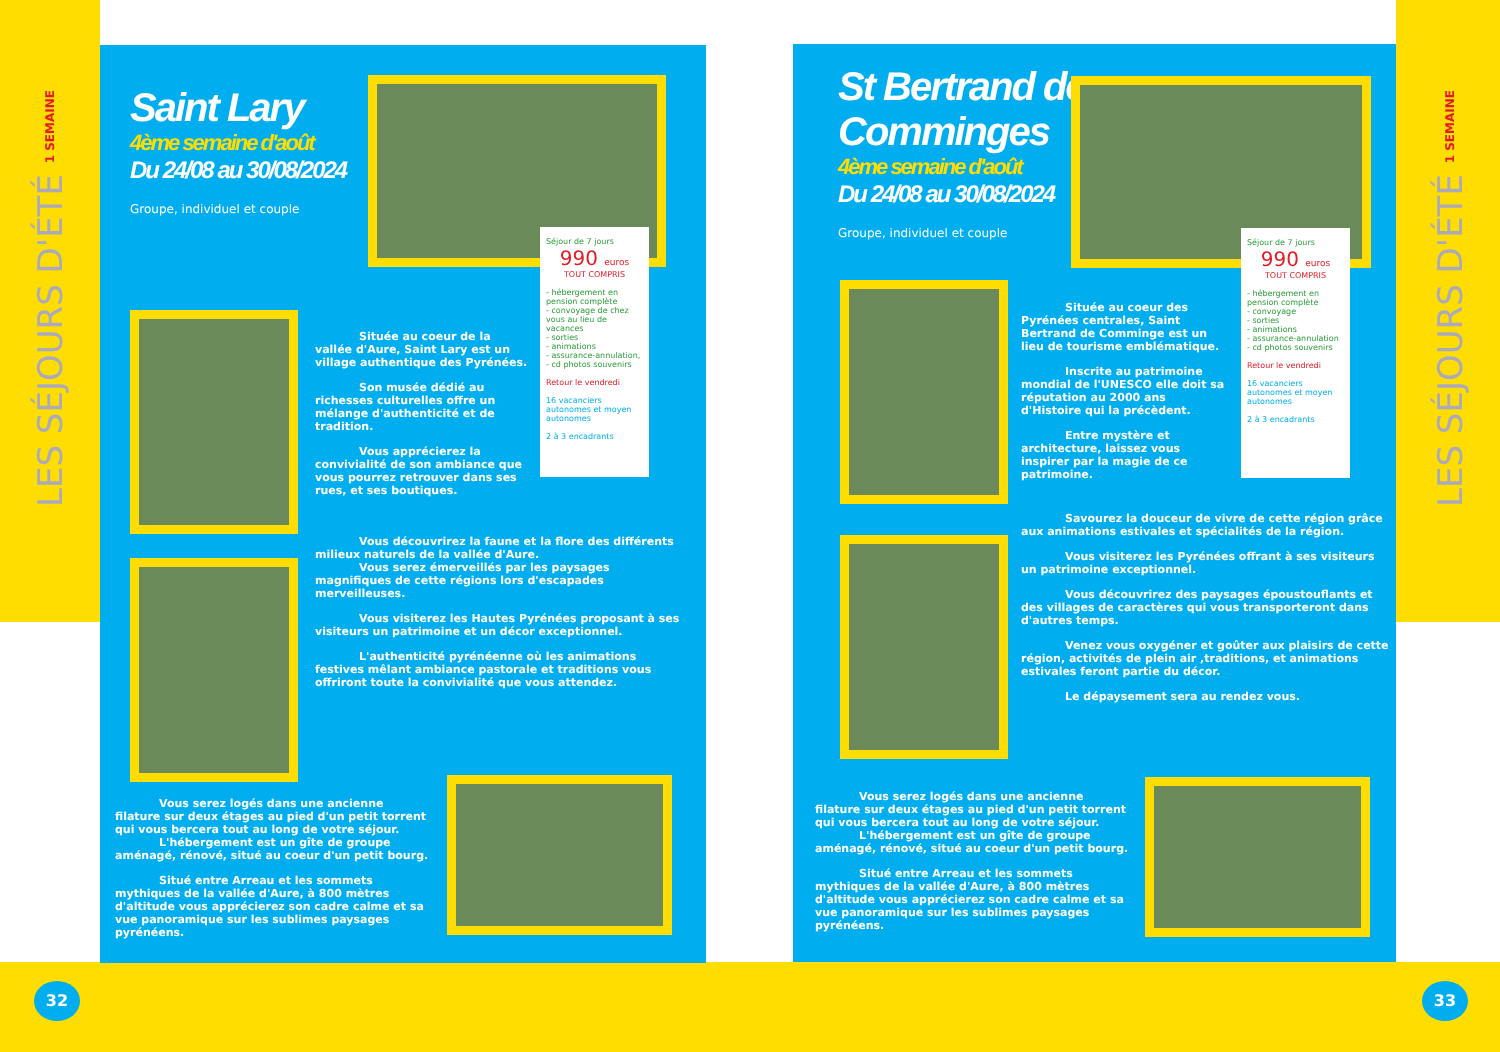LES SÉJOURS D'ÉTÉ 1 SEMAINE
LES SÉJOURS D'ÉTÉ 1 SEMAINE
Saint Lary
4ème semaine d'août
Du 24/08 au 30/08/2024
Groupe, individuel et couple
Séjour de 7 jours
990 euros
TOUT COMPRIS
- hébergement en pension complète
- convoyage de chez vous au lieu de vacances
- sorties
- animations
- assurance-annulation,
- cd photos souvenirs
Retour le vendredi
16 vacanciers autonomes et moyen autonomes
2 à 3 encadrants
Située au coeur de la vallée d'Aure, Saint Lary est un village authentique des Pyrénées.
Son musée dédié au richesses culturelles offre un mélange d'authenticité et de tradition.
Vous apprécierez la convivialité de son ambiance que vous pourrez retrouver dans ses rues, et ses boutiques.
Vous découvrirez la faune et la flore des différents milieux naturels de la vallée d'Aure.
Vous serez émerveillés par les paysages magnifiques de cette régions lors d'escapades merveilleuses.
Vous visiterez les Hautes Pyrénées proposant à ses visiteurs un patrimoine et un décor exceptionnel.
L'authenticité pyrénéenne où les animations festives mêlant ambiance pastorale et traditions vous offriront toute la convivialité que vous attendez.
Vous serez logés dans une ancienne filature sur deux étages au pied d'un petit torrent qui vous bercera tout au long de votre séjour.
L'hébergement est un gîte de groupe aménagé, rénové, situé au coeur d'un petit bourg.
Situé entre Arreau et les sommets mythiques de la vallée d'Aure, à 800 mètres d'altitude vous apprécierez son cadre calme et sa vue panoramique sur les sublimes paysages pyrénéens.
St Bertrand de
Comminges
4ème semaine d'août
Du 24/08 au 30/08/2024
Groupe, individuel et couple
Séjour de 7 jours
990 euros
TOUT COMPRIS
- hébergement en pension complète
- convoyage
- sorties
- animations
- assurance-annulation
- cd photos souvenirs
Retour le vendredi
16 vacanciers autonomes et moyen autonomes
2 à 3 encadrants
Située au coeur des Pyrénées centrales, Saint Bertrand de Comminge est un lieu de tourisme emblématique.
Inscrite au patrimoine mondial de l'UNESCO elle doit sa réputation au 2000 ans d'Histoire qui la précèdent.
Entre mystère et architecture, laissez vous inspirer par la magie de ce patrimoine.
Savourez la douceur de vivre de cette région grâce aux animations estivales et spécialités de la région.
Vous visiterez les Pyrénées offrant à ses visiteurs un patrimoine exceptionnel.
Vous découvrirez des paysages époustouflants et des villages de caractères qui vous transporteront dans d'autres temps.
Venez vous oxygéner et goûter aux plaisirs de cette région, activités de plein air ,traditions, et animations estivales feront partie du décor.
Le dépaysement sera au rendez vous.
Vous serez logés dans une ancienne filature sur deux étages au pied d'un petit torrent qui vous bercera tout au long de votre séjour.
L'hébergement est un gîte de groupe aménagé, rénové, situé au coeur d'un petit bourg.
Situé entre Arreau et les sommets mythiques de la vallée d'Aure, à 800 mètres d'altitude vous apprécierez son cadre calme et sa vue panoramique sur les sublimes paysages pyrénéens.
32 33